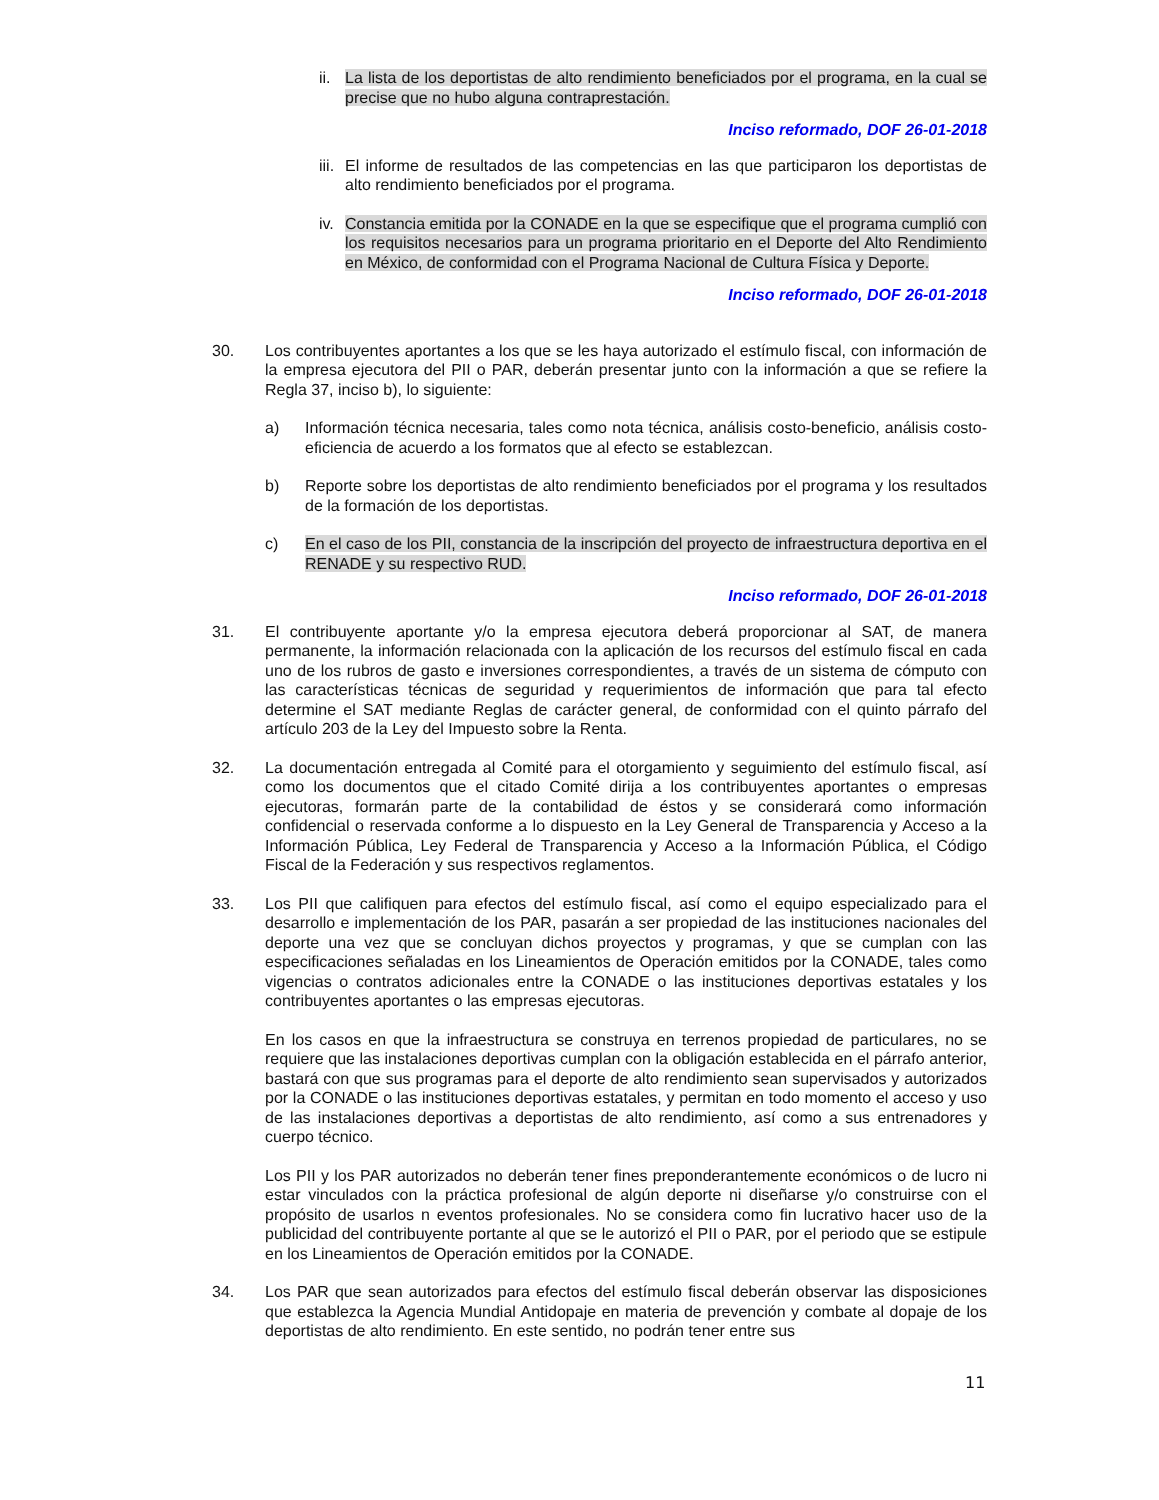ii.
La lista de los deportistas de alto rendimiento beneficiados por el programa, en la cual se precise que no hubo alguna contraprestación.
Inciso reformado, DOF 26-01-2018
iii.
El informe de resultados de las competencias en las que participaron los deportistas de alto rendimiento beneficiados por el programa.
iv.
Constancia emitida por la CONADE en la que se especifique que el programa cumplió con los requisitos necesarios para un programa prioritario en el Deporte del Alto Rendimiento en México, de conformidad con el Programa Nacional de Cultura Física y Deporte.
Inciso reformado, DOF 26-01-2018
30. Los contribuyentes aportantes a los que se les haya autorizado el estímulo fiscal, con información de la empresa ejecutora del PII o PAR, deberán presentar junto con la información a que se refiere la Regla 37, inciso b), lo siguiente:
a) Información técnica necesaria, tales como nota técnica, análisis costo-beneficio, análisis costo-eficiencia de acuerdo a los formatos que al efecto se establezcan.
b) Reporte sobre los deportistas de alto rendimiento beneficiados por el programa y los resultados de la formación de los deportistas.
c) En el caso de los PII, constancia de la inscripción del proyecto de infraestructura deportiva en el RENADE y su respectivo RUD.
Inciso reformado, DOF 26-01-2018
31. El contribuyente aportante y/o la empresa ejecutora deberá proporcionar al SAT, de manera permanente, la información relacionada con la aplicación de los recursos del estímulo fiscal en cada uno de los rubros de gasto e inversiones correspondientes, a través de un sistema de cómputo con las características técnicas de seguridad y requerimientos de información que para tal efecto determine el SAT mediante Reglas de carácter general, de conformidad con el quinto párrafo del artículo 203 de la Ley del Impuesto sobre la Renta.
32. La documentación entregada al Comité para el otorgamiento y seguimiento del estímulo fiscal, así como los documentos que el citado Comité dirija a los contribuyentes aportantes o empresas ejecutoras, formarán parte de la contabilidad de éstos y se considerará como información confidencial o reservada conforme a lo dispuesto en la Ley General de Transparencia y Acceso a la Información Pública, Ley Federal de Transparencia y Acceso a la Información Pública, el Código Fiscal de la Federación y sus respectivos reglamentos.
33. Los PII que califiquen para efectos del estímulo fiscal, así como el equipo especializado para el desarrollo e implementación de los PAR, pasarán a ser propiedad de las instituciones nacionales del deporte una vez que se concluyan dichos proyectos y programas, y que se cumplan con las especificaciones señaladas en los Lineamientos de Operación emitidos por la CONADE, tales como vigencias o contratos adicionales entre la CONADE o las instituciones deportivas estatales y los contribuyentes aportantes o las empresas ejecutoras.
En los casos en que la infraestructura se construya en terrenos propiedad de particulares, no se requiere que las instalaciones deportivas cumplan con la obligación establecida en el párrafo anterior, bastará con que sus programas para el deporte de alto rendimiento sean supervisados y autorizados por la CONADE o las instituciones deportivas estatales, y permitan en todo momento el acceso y uso de las instalaciones deportivas a deportistas de alto rendimiento, así como a sus entrenadores y cuerpo técnico.
Los PII y los PAR autorizados no deberán tener fines preponderantemente económicos o de lucro ni estar vinculados con la práctica profesional de algún deporte ni diseñarse y/o construirse con el propósito de usarlos n eventos profesionales. No se considera como fin lucrativo hacer uso de la publicidad del contribuyente portante al que se le autorizó el PII o PAR, por el periodo que se estipule en los Lineamientos de Operación emitidos por la CONADE.
34. Los PAR que sean autorizados para efectos del estímulo fiscal deberán observar las disposiciones que establezca la Agencia Mundial Antidopaje en materia de prevención y combate al dopaje de los deportistas de alto rendimiento. En este sentido, no podrán tener entre sus
11